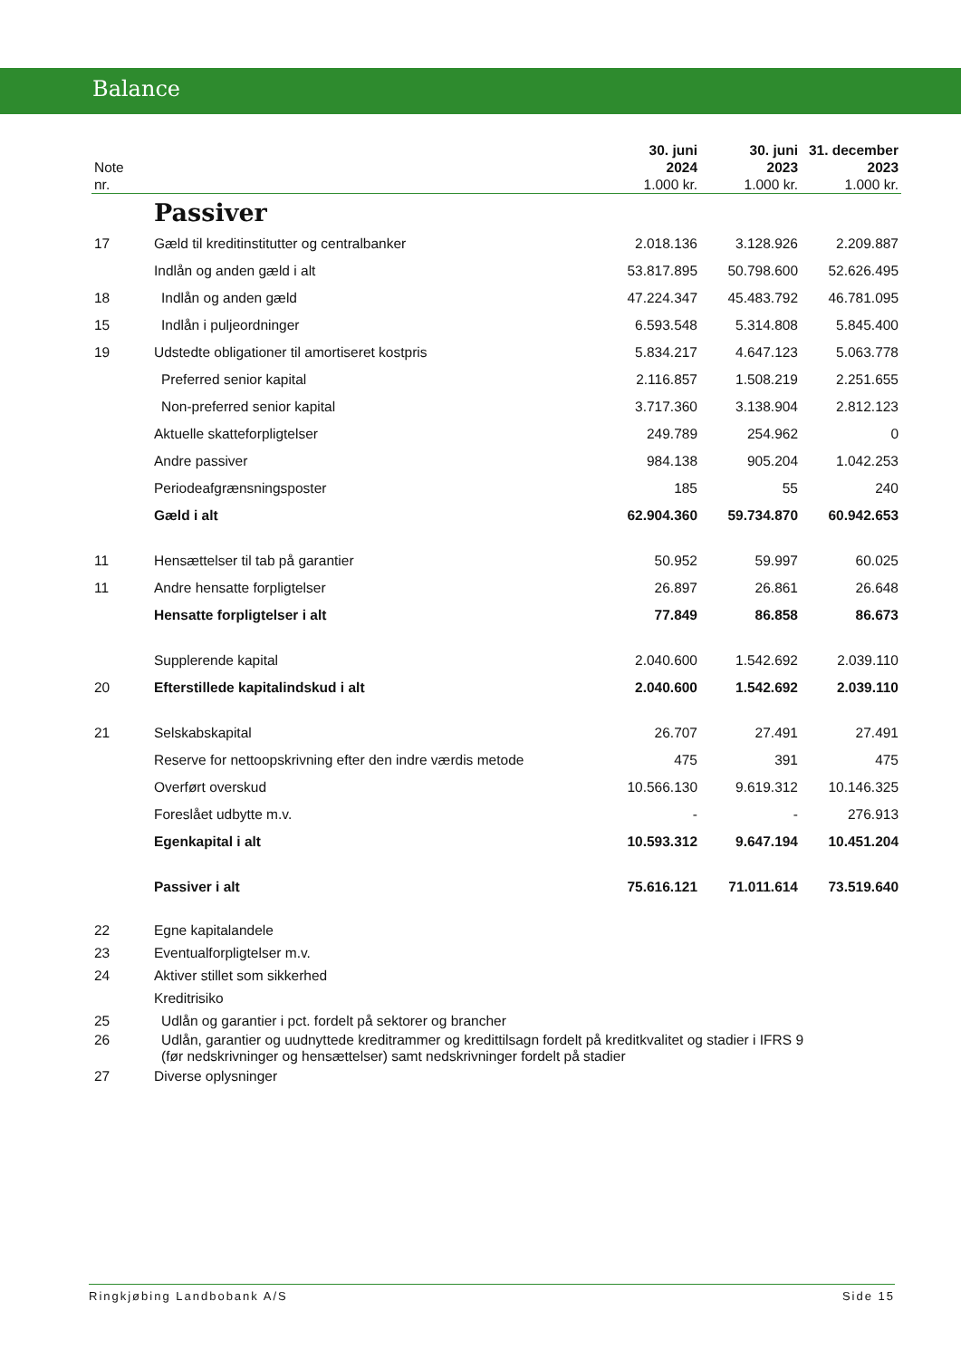Balance
| Note nr. | | 30. juni 2024 1.000 kr. | 30. juni 2023 1.000 kr. | 31. december 2023 1.000 kr. |
| --- | --- | --- | --- | --- |
| | Passiver | | | |
| 17 | Gæld til kreditinstitutter og centralbanker | 2.018.136 | 3.128.926 | 2.209.887 |
| | Indlån og anden gæld i alt | 53.817.895 | 50.798.600 | 52.626.495 |
| 18 | Indlån og anden gæld | 47.224.347 | 45.483.792 | 46.781.095 |
| 15 | Indlån i puljeordninger | 6.593.548 | 5.314.808 | 5.845.400 |
| 19 | Udstedte obligationer til amortiseret kostpris | 5.834.217 | 4.647.123 | 5.063.778 |
| | Preferred senior kapital | 2.116.857 | 1.508.219 | 2.251.655 |
| | Non-preferred senior kapital | 3.717.360 | 3.138.904 | 2.812.123 |
| | Aktuelle skatteforpligtelser | 249.789 | 254.962 | 0 |
| | Andre passiver | 984.138 | 905.204 | 1.042.253 |
| | Periodeafgrænsningsposter | 185 | 55 | 240 |
| | Gæld i alt | 62.904.360 | 59.734.870 | 60.942.653 |
| 11 | Hensættelser til tab på garantier | 50.952 | 59.997 | 60.025 |
| 11 | Andre hensatte forpligtelser | 26.897 | 26.861 | 26.648 |
| | Hensatte forpligtelser i alt | 77.849 | 86.858 | 86.673 |
| | Supplerende kapital | 2.040.600 | 1.542.692 | 2.039.110 |
| 20 | Efterstillede kapitalindskud i alt | 2.040.600 | 1.542.692 | 2.039.110 |
| 21 | Selskabskapital | 26.707 | 27.491 | 27.491 |
| | Reserve for nettoopskrivning efter den indre værdis metode | 475 | 391 | 475 |
| | Overført overskud | 10.566.130 | 9.619.312 | 10.146.325 |
| | Foreslået udbytte m.v. | - | - | 276.913 |
| | Egenkapital i alt | 10.593.312 | 9.647.194 | 10.451.204 |
| | Passiver i alt | 75.616.121 | 71.011.614 | 73.519.640 |
| 22 | Egne kapitalandele | | | |
| 23 | Eventualforpligtelser m.v. | | | |
| 24 | Aktiver stillet som sikkerhed | | | |
| | Kreditrisiko | | | |
| 25 | Udlån og garantier i pct. fordelt på sektorer og brancher | | | |
| 26 | Udlån, garantier og uudnyttede kreditrammer og kredittilsagn fordelt på kreditkvalitet og stadier i IFRS 9 (før nedskrivninger og hensættelser) samt nedskrivninger fordelt på stadier | | | |
| 27 | Diverse oplysninger | | | |
Ringkjøbing Landbobank A/S Side 15